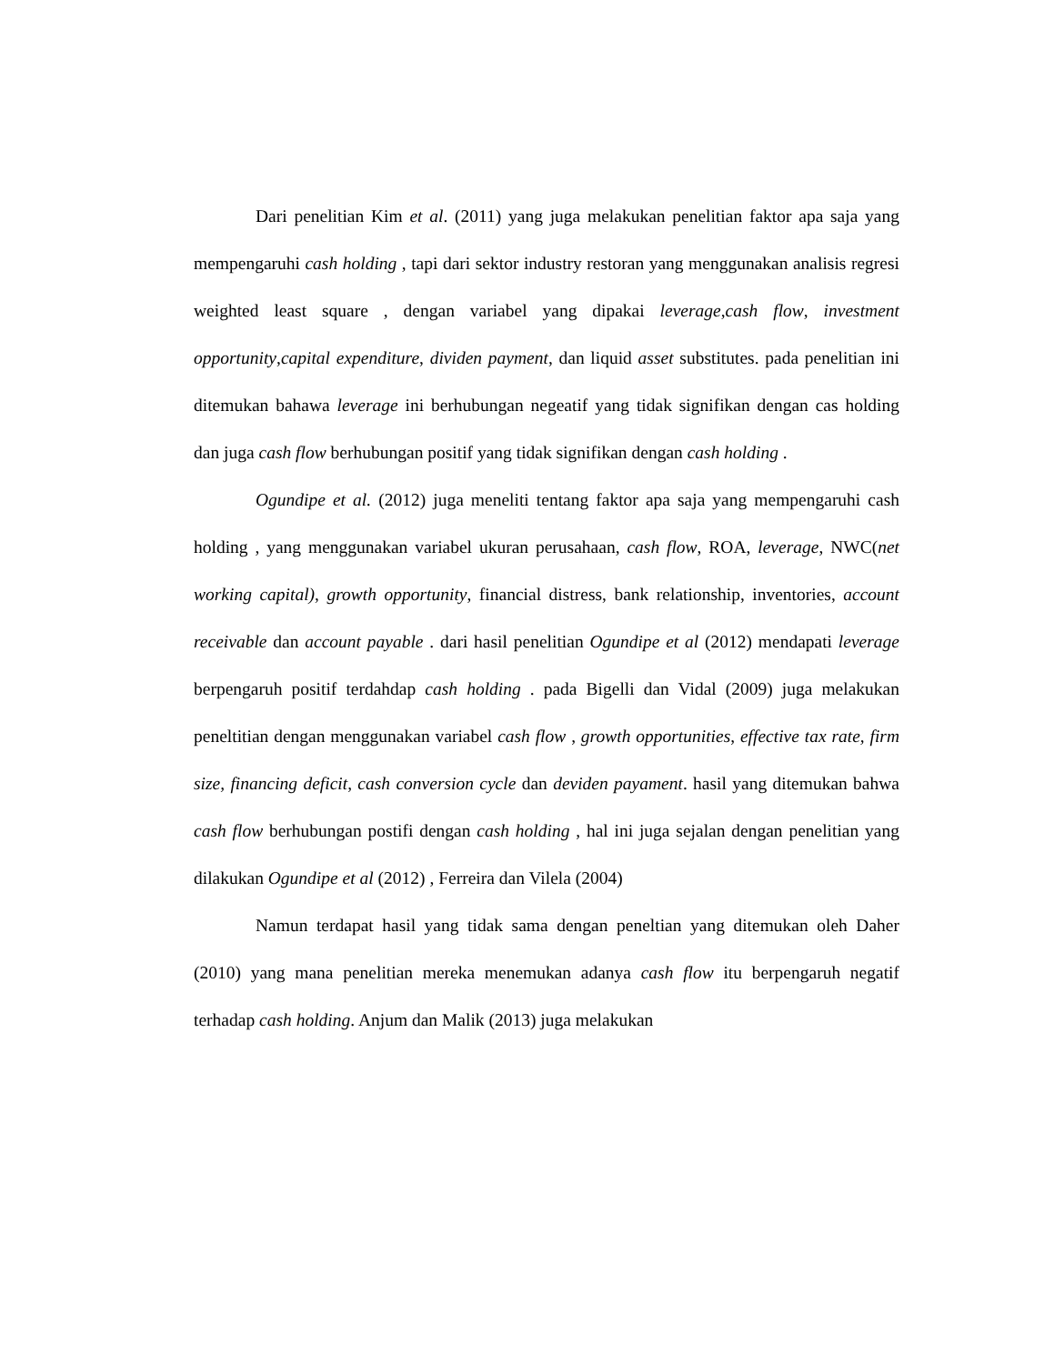Dari penelitian Kim et al. (2011) yang juga melakukan penelitian faktor apa saja yang mempengaruhi cash holding , tapi dari sektor industry restoran yang menggunakan analisis regresi weighted least square , dengan variabel yang dipakai leverage,cash flow, investment opportunity,capital expenditure, dividen payment, dan liquid asset substitutes. pada penelitian ini ditemukan bahawa leverage ini berhubungan negeatif yang tidak signifikan dengan cas holding dan juga cash flow berhubungan positif yang tidak signifikan dengan cash holding .
Ogundipe et al. (2012) juga meneliti tentang faktor apa saja yang mempengaruhi cash holding , yang menggunakan variabel ukuran perusahaan, cash flow, ROA, leverage, NWC(net working capital), growth opportunity, financial distress, bank relationship, inventories, account receivable dan account payable . dari hasil penelitian Ogundipe et al (2012) mendapati leverage berpengaruh positif terdahdap cash holding . pada Bigelli dan Vidal (2009) juga melakukan peneltitian dengan menggunakan variabel cash flow , growth opportunities, effective tax rate, firm size, financing deficit, cash conversion cycle dan deviden payament. hasil yang ditemukan bahwa cash flow berhubungan postifi dengan cash holding , hal ini juga sejalan dengan penelitian yang dilakukan Ogundipe et al (2012) , Ferreira dan Vilela (2004)
Namun terdapat hasil yang tidak sama dengan peneltian yang ditemukan oleh Daher (2010) yang mana penelitian mereka menemukan adanya cash flow itu berpengaruh negatif terhadap cash holding. Anjum dan Malik (2013) juga melakukan